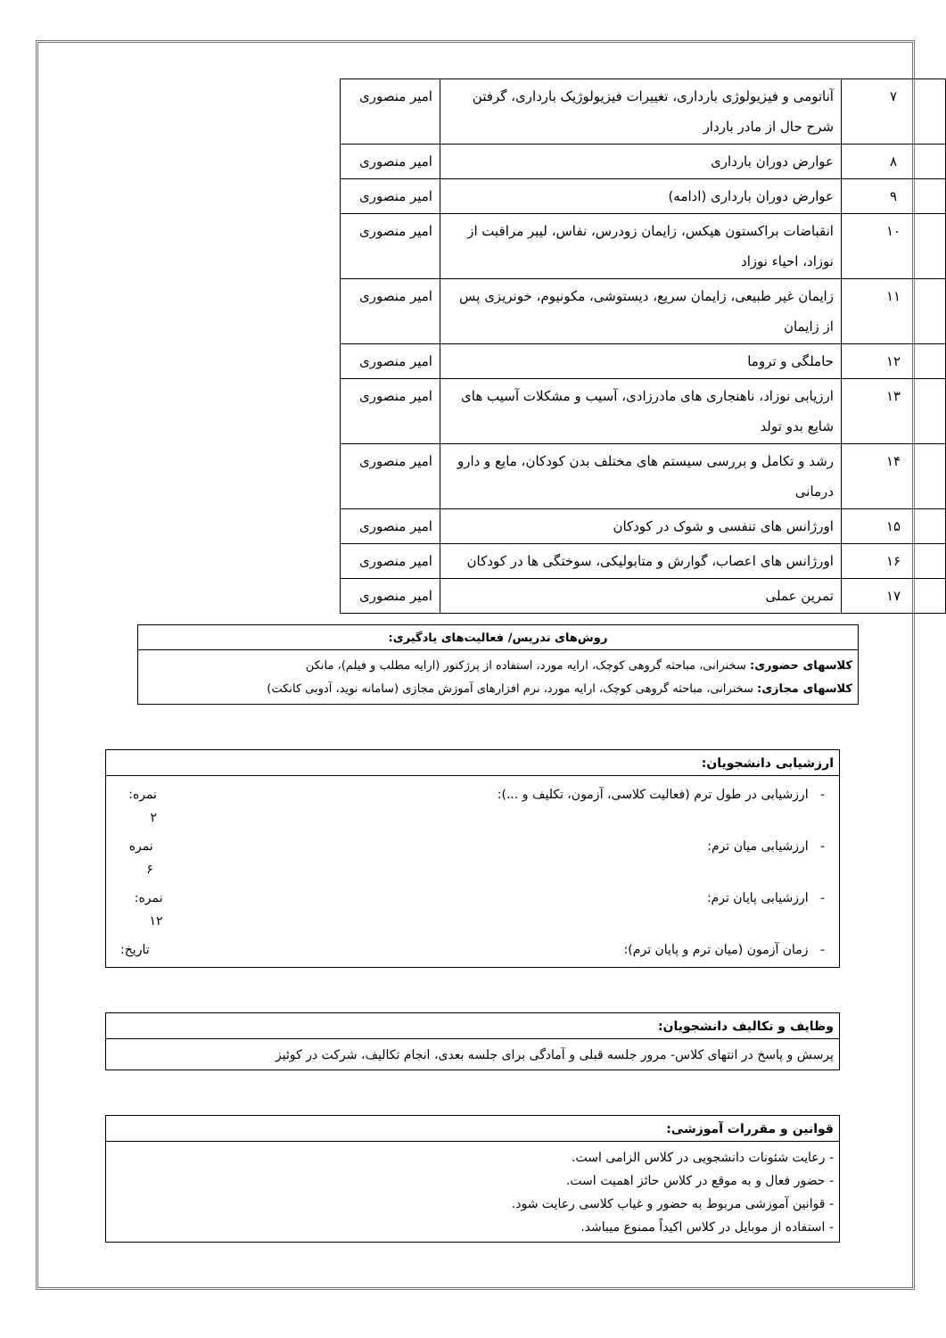| ۷ | آناتومی و فیزیولوژی بارداری، تغییرات فیزیولوژیک بارداری، گرفتن شرح حال از مادر باردار | امیر منصوری |
| ۸ | عوارض دوران بارداری | امیر منصوری |
| ۹ | عوارض دوران بارداری (ادامه) | امیر منصوری |
| ۱۰ | انقباضات براکستون هیکس، زایمان زودرس، نفاس، لیبر مراقبت از نوزاد، احیاء نوزاد | امیر منصوری |
| ۱۱ | زایمان غیر طبیعی، زایمان سریع، دیستوشی، مکونیوم، خونریزی پس از زایمان | امیر منصوری |
| ۱۲ | حاملگی و تروما | امیر منصوری |
| ۱۳ | ارزیابی نوزاد، ناهنجاری های مادرزادی، آسیب و مشکلات آسیب های شایع بدو تولد | امیر منصوری |
| ۱۴ | رشد و تکامل و بررسی سیستم های مختلف بدن کودکان، مایع و دارو درمانی | امیر منصوری |
| ۱۵ | اورژانس های تنفسی و شوک در کودکان | امیر منصوری |
| ۱۶ | اورژانس های اعصاب، گوارش و متابولیکی، سوختگی ها در کودکان | امیر منصوری |
| ۱۷ | تمرین عملی | امیر منصوری |
روش‌های تدریس/ فعالیت‌های یادگیری:
کلاسهای حضوری: سخنرانی، مباحثه گروهی کوچک، ارایه مورد، استفاده از پرژکتور (ارایه مطلب و فیلم)، مانکن
کلاسهای مجازی: سخنرانی، مباحثه گروهی کوچک، ارایه مورد، نرم افزارهای آموزش مجازی (سامانه نوید، آدوبی کانکت)
ارزشیابی دانشجویان:
- ارزشیابی در طول ترم (فعالیت کلاسی، آزمون، تکلیف و ...): نمره: ۲
- ارزشیابی میان ترم: نمره ۶
- ارزشیابی پایان ترم: نمره: ۱۲
- زمان آزمون (میان ترم و پایان ترم): تاریخ:
وظایف و تکالیف دانشجویان:
پرسش و پاسخ در انتهای کلاس- مرور جلسه قبلی و آمادگی برای جلسه بعدی، انجام تکالیف، شرکت در کوئیز
قوانین و مقررات آموزشی:
- رعایت شئونات دانشجویی در کلاس الزامی است.
- حضور فعال و به موقع در کلاس حائز اهمیت است.
- قوانین آموزشی مربوط به حضور و غیاب کلاسی رعایت شود.
- استفاده از موبایل در کلاس اکیداً ممنوع میباشد.